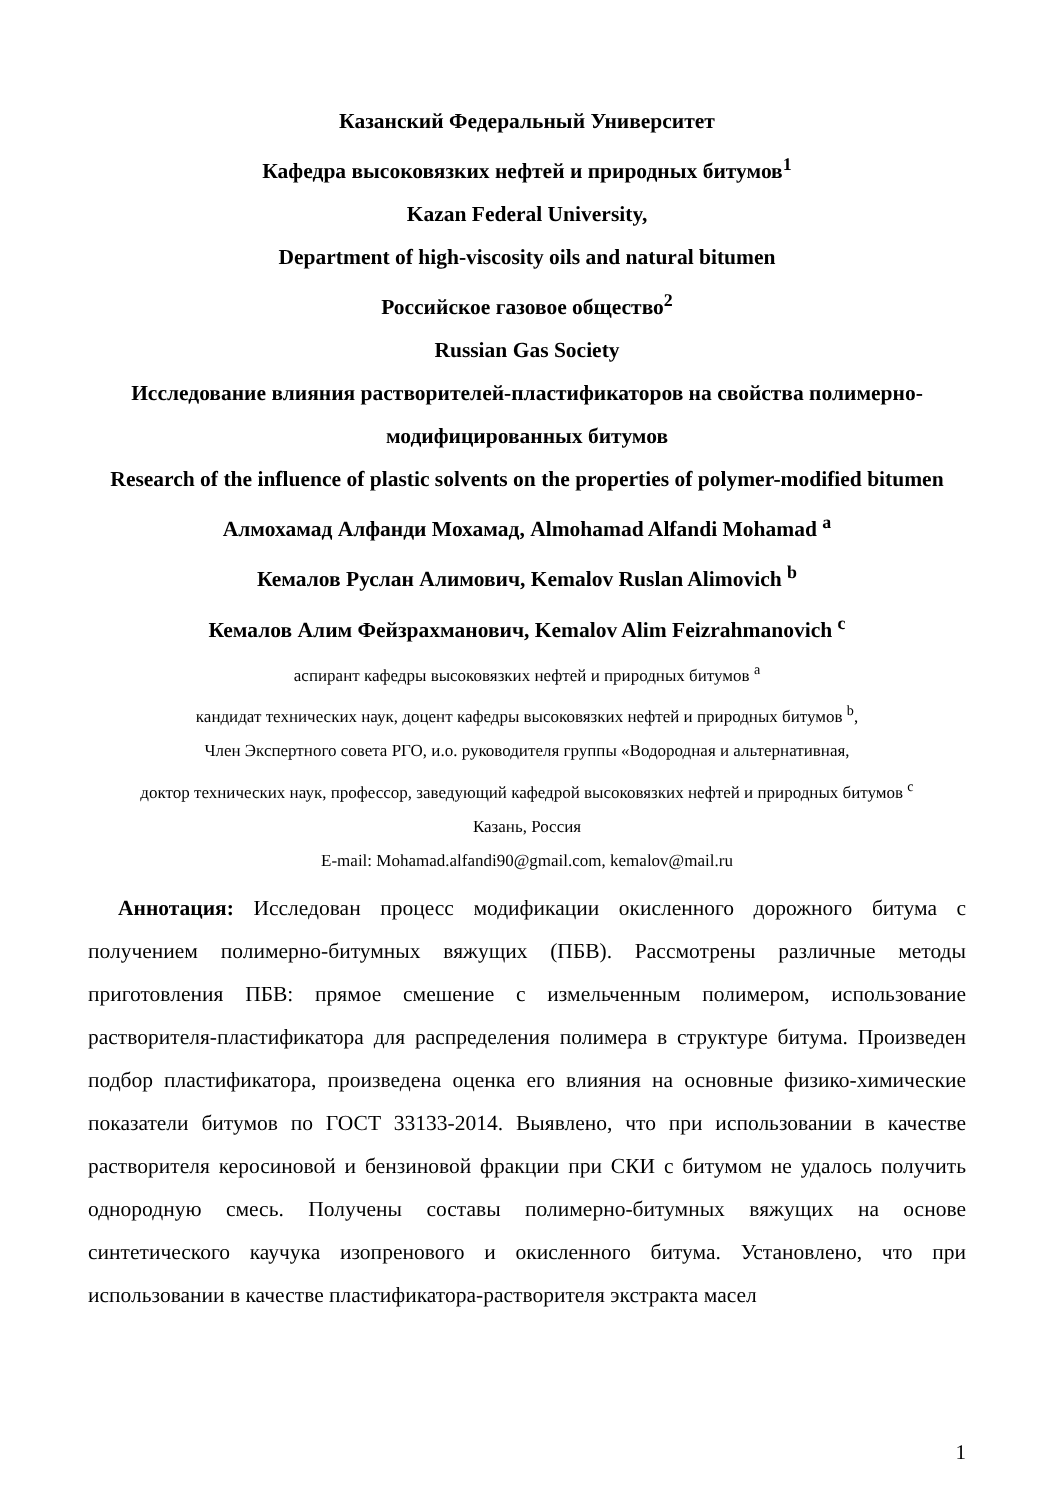Казанский Федеральный Университет
Кафедра высоковязких нефтей и природных битумов<sup>1</sup>
Kazan Federal University,
Department of high-viscosity oils and natural bitumen
Российское газовое общество<sup>2</sup>
Russian Gas Society
Исследование влияния растворителей-пластификаторов на свойства полимерно-модифицированных битумов
Research of the influence of plastic solvents on the properties of polymer-modified bitumen
Алмохамад Алфанди Мохамад, Almohamad Alfandi Mohamad <sup>a</sup>
Кемалов Руслан Алимович, Kemalov Ruslan Alimovich <sup>b</sup>
Кемалов Алим Фейзрахманович, Kemalov Alim Feizrahmanovich <sup>c</sup>
аспирант кафедры высоковязких нефтей и природных битумов <sup>a</sup>
кандидат технических наук, доцент кафедры высоковязких нефтей и природных битумов <sup>b</sup>,
Член Экспертного совета РГО, и.о. руководителя группы «Водородная и альтернативная,
доктор технических наук, профессор, заведующий кафедрой высоковязких нефтей и природных битумов <sup>c</sup>
Казань, Россия
E-mail: Mohamad.alfandi90@gmail.com, kemalov@mail.ru
Аннотация: Исследован процесс модификации окисленного дорожного битума с получением полимерно-битумных вяжущих (ПБВ). Рассмотрены различные методы приготовления ПБВ: прямое смешение с измельченным полимером, использование растворителя-пластификатора для распределения полимера в структуре битума. Произведен подбор пластификатора, произведена оценка его влияния на основные физико-химические показатели битумов по ГОСТ 33133-2014. Выявлено, что при использовании в качестве растворителя керосиновой и бензиновой фракции при СКИ с битумом не удалось получить однородную смесь. Получены составы полимерно-битумных вяжущих на основе синтетического каучука изопренового и окисленного битума. Установлено, что при использовании в качестве пластификатора-растворителя экстракта масел
1